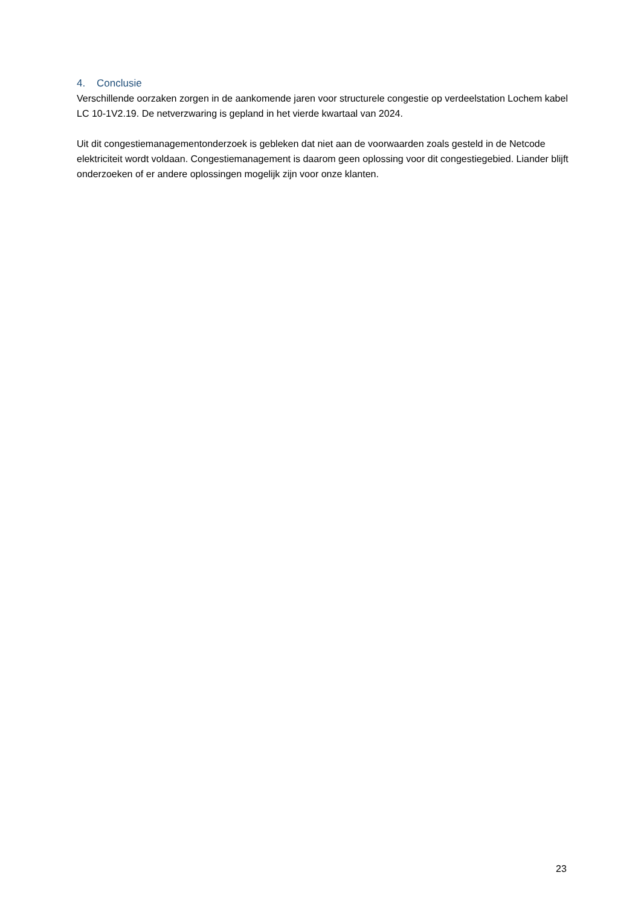4. Conclusie
Verschillende oorzaken zorgen in de aankomende jaren voor structurele congestie op verdeelstation Lochem kabel LC 10-1V2.19. De netverzwaring is gepland in het vierde kwartaal van 2024.
Uit dit congestiemanagementonderzoek is gebleken dat niet aan de voorwaarden zoals gesteld in de Netcode elektriciteit wordt voldaan. Congestiemanagement is daarom geen oplossing voor dit congestiegebied. Liander blijft onderzoeken of er andere oplossingen mogelijk zijn voor onze klanten.
23